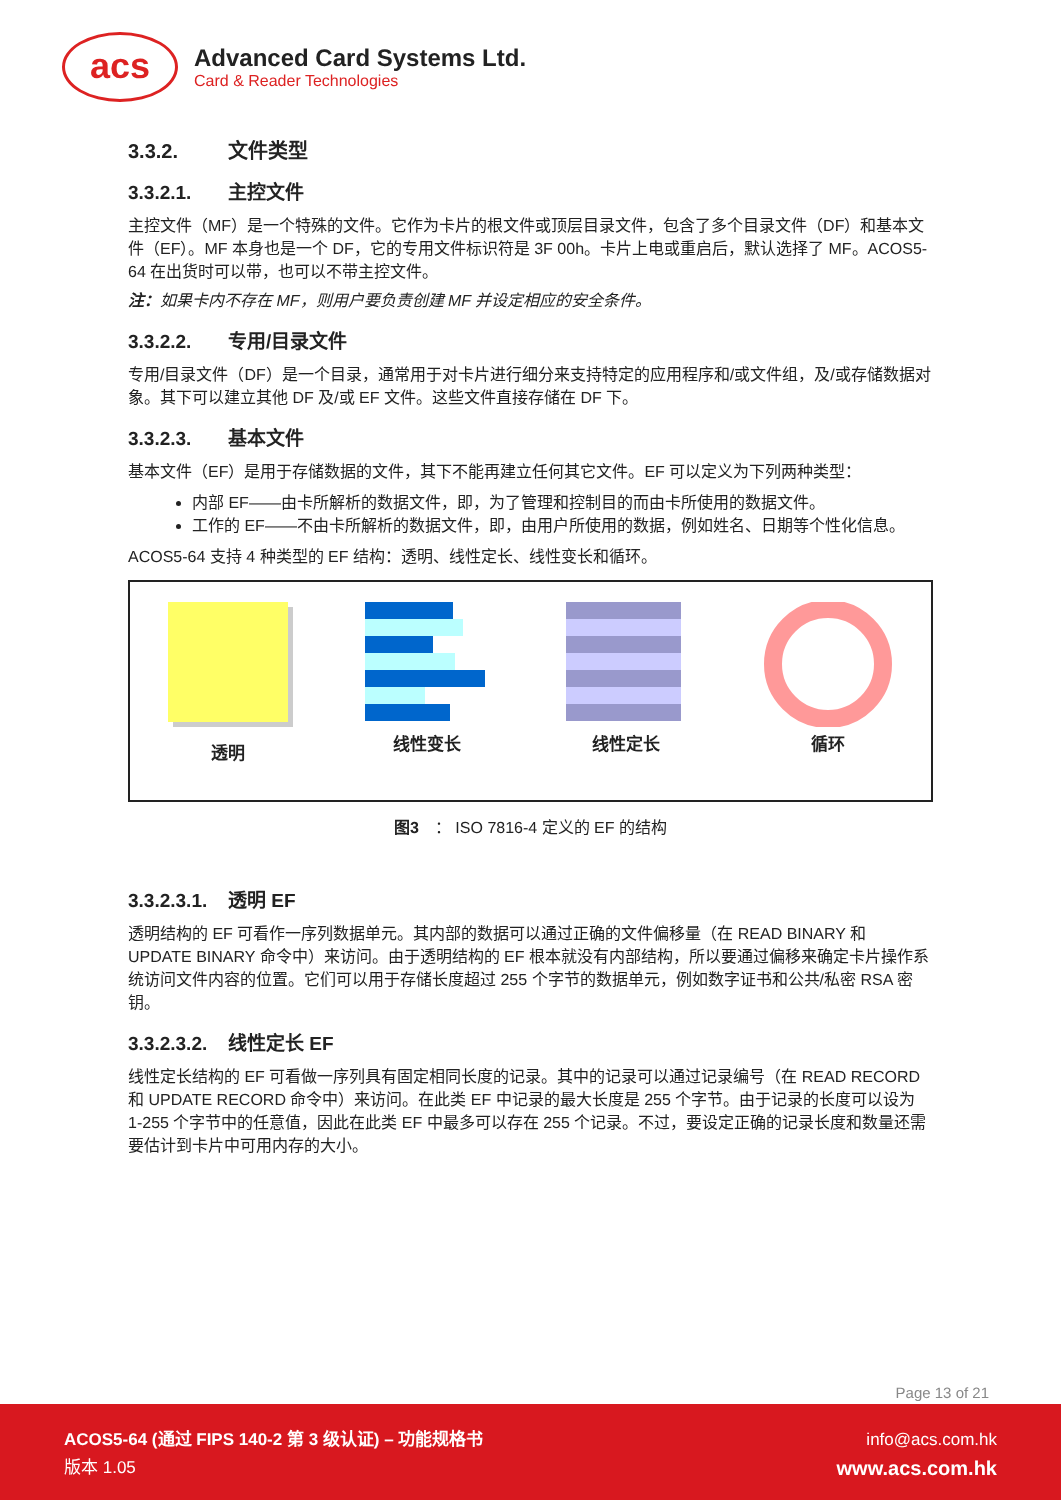acs
Advanced Card Systems Ltd.
Card & Reader Technologies
3.3.2. 文件类型
3.3.2.1. 主控文件
主控文件（MF）是一个特殊的文件。它作为卡片的根文件或顶层目录文件，包含了多个目录文件（DF）和基本文件（EF）。MF 本身也是一个 DF，它的专用文件标识符是 3F 00h。卡片上电或重启后，默认选择了 MF。ACOS5-64 在出货时可以带，也可以不带主控文件。
注：如果卡内不存在 MF，则用户要负责创建 MF 并设定相应的安全条件。
3.3.2.2. 专用/目录文件
专用/目录文件（DF）是一个目录，通常用于对卡片进行细分来支持特定的应用程序和/或文件组，及/或存储数据对象。其下可以建立其他 DF 及/或 EF 文件。这些文件直接存储在 DF 下。
3.3.2.3. 基本文件
基本文件（EF）是用于存储数据的文件，其下不能再建立任何其它文件。EF 可以定义为下列两种类型：
内部 EF——由卡所解析的数据文件，即，为了管理和控制目的而由卡所使用的数据文件。
工作的 EF——不由卡所解析的数据文件，即，由用户所使用的数据，例如姓名、日期等个性化信息。
ACOS5-64 支持 4 种类型的 EF 结构：透明、线性定长、线性变长和循环。
透明
线性变长
线性定长
循环
图3　： ISO 7816-4 定义的 EF 的结构
3.3.2.3.1. 透明 EF
透明结构的 EF 可看作一序列数据单元。其内部的数据可以通过正确的文件偏移量（在 READ BINARY 和 UPDATE BINARY 命令中）来访问。由于透明结构的 EF 根本就没有内部结构，所以要通过偏移来确定卡片操作系统访问文件内容的位置。它们可以用于存储长度超过 255 个字节的数据单元，例如数字证书和公共/私密 RSA 密钥。
3.3.2.3.2. 线性定长 EF
线性定长结构的 EF 可看做一序列具有固定相同长度的记录。其中的记录可以通过记录编号（在 READ RECORD 和 UPDATE RECORD 命令中）来访问。在此类 EF 中记录的最大长度是 255 个字节。由于记录的长度可以设为 1-255 个字节中的任意值，因此在此类 EF 中最多可以存在 255 个记录。不过，要设定正确的记录长度和数量还需要估计到卡片中可用内存的大小。
Page 13 of 21
ACOS5-64 (通过 FIPS 140-2 第 3 级认证) – 功能规格书
版本 1.05
info@acs.com.hk
www.acs.com.hk